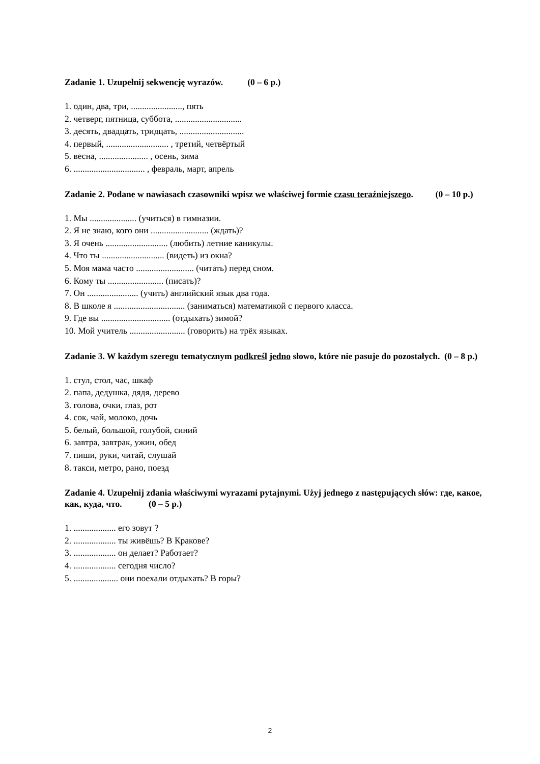Zadanie 1. Uzupełnij sekwencję wyrazów. (0 – 6 p.)
1. один, два, три, ......................., пять
2. четверг, пятница, суббота, ..............................
3. десять, двадцать, тридцать, .............................
4. первый, ............................ , третий, четвёртый
5. весна, ...................... , осень, зима
6. ................................ , февраль, март, апрель
Zadanie 2. Podane w nawiasach czasowniki wpisz we właściwej formie czasu teraźniejszego. (0 – 10 p.)
1. Мы ..................... (учиться) в гимназии.
2. Я не знаю, кого они .......................... (ждать)?
3. Я очень ............................ (любить) летние каникулы.
4. Что ты ............................ (видеть) из окна?
5. Моя мама часто .......................... (читать) перед сном.
6. Кому ты ......................... (писать)?
7. Он ....................... (учить) английский язык два года.
8. В школе я ................................ (заниматься) математикой с первого класса.
9. Где вы ............................... (отдыхать) зимой?
10. Мой учитель ......................... (говорить) на трёх языках.
Zadanie 3. W każdym szeregu tematycznym podkreśl jedno słowo, które nie pasuje do pozostałych. (0 – 8 p.)
1. стул, стол, час, шкаф
2. папа, дедушка, дядя, дерево
3. голова, очки, глаз, рот
4. сок, чай, молоко, дочь
5. белый, большой, голубой, синий
6. завтра, завтрак, ужин, обед
7. пиши, руки, читай, слушай
8. такси, метро, рано, поезд
Zadanie 4. Uzupełnij zdania właściwymi wyrazami pytajnymi. Użyj jednego z następujących słów: где, какое, как, куда, что. (0 – 5 p.)
1. ................... его зовут ?
2. ................... ты живёшь? В Кракове?
3. ................... он делает? Работает?
4. ................... сегодня число?
5. .................... они поехали отдыхать? В горы?
2